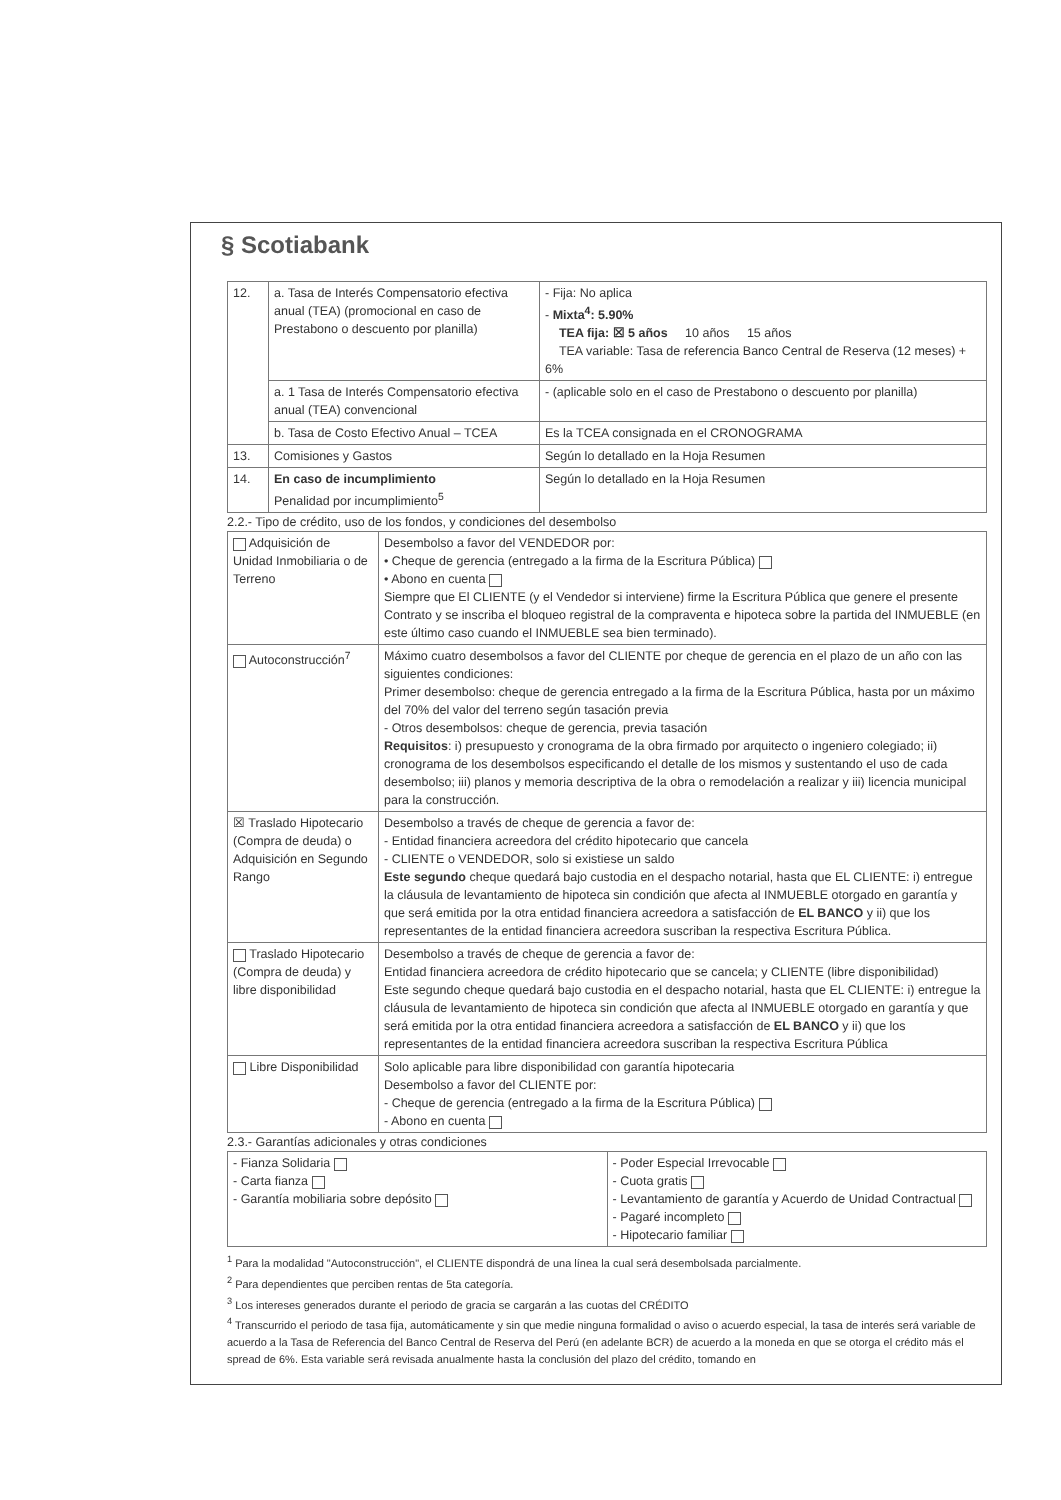§ Scotiabank
| 12. | a. Tasa de Interés Compensatorio efectiva anual (TEA) (promocional en caso de Prestabono o descuento por planilla) | - Fija: No aplica - Mixta<sup>4</sup>: 5.90% TEA fija: ☒ 5 años 10 años 15 años TEA variable: Tasa de referencia Banco Central de Reserva (12 meses) + 6% |
| | a. 1 Tasa de Interés Compensatorio efectiva anual (TEA) convencional | - (aplicable solo en el caso de Prestabono o descuento por planilla) |
| | b. Tasa de Costo Efectivo Anual – TCEA | Es la TCEA consignada en el CRONOGRAMA |
| 13. | Comisiones y Gastos | Según lo detallado en la Hoja Resumen |
| 14. | En caso de incumplimiento Penalidad por incumplimiento<sup>5</sup> | Según lo detallado en la Hoja Resumen |
2.2.- Tipo de crédito, uso de los fondos, y condiciones del desembolso
| Adquisición de Unidad Inmobiliaria o de Terreno | Desembolso a favor del VENDEDOR por: • Cheque de gerencia (entregado a la firma de la Escritura Pública) • Abono en cuenta Siempre que El CLIENTE (y el Vendedor si interviene) firme la Escritura Pública que genere el presente Contrato y se inscriba el bloqueo registral de la compraventa e hipoteca sobre la partida del INMUEBLE (en este último caso cuando el INMUEBLE sea bien terminado). |
| Autoconstrucción<sup>7</sup> | Máximo cuatro desembolsos a favor del CLIENTE por cheque de gerencia en el plazo de un año con las siguientes condiciones: Primer desembolso: cheque de gerencia entregado a la firma de la Escritura Pública, hasta por un máximo del 70% del valor del terreno según tasación previa - Otros desembolsos: cheque de gerencia, previa tasación Requisitos : i) presupuesto y cronograma de la obra firmado por arquitecto o ingeniero colegiado; ii) cronograma de los desembolsos especificando el detalle de los mismos y sustentando el uso de cada desembolso; iii) planos y memoria descriptiva de la obra o remodelación a realizar y iii) licencia municipal para la construcción. |
| ☒ Traslado Hipotecario (Compra de deuda) o Adquisición en Segundo Rango | Desembolso a través de cheque de gerencia a favor de: - Entidad financiera acreedora del crédito hipotecario que cancela - CLIENTE o VENDEDOR, solo si existiese un saldo Este segundo cheque quedará bajo custodia en el despacho notarial, hasta que EL CLIENTE: i) entregue la cláusula de levantamiento de hipoteca sin condición que afecta al INMUEBLE otorgado en garantía y que será emitida por la otra entidad financiera acreedora a satisfacción de EL BANCO y ii) que los representantes de la entidad financiera acreedora suscriban la respectiva Escritura Pública. |
| Traslado Hipotecario (Compra de deuda) y libre disponibilidad | Desembolso a través de cheque de gerencia a favor de: Entidad financiera acreedora de crédito hipotecario que se cancela; y CLIENTE (libre disponibilidad) Este segundo cheque quedará bajo custodia en el despacho notarial, hasta que EL CLIENTE: i) entregue la cláusula de levantamiento de hipoteca sin condición que afecta al INMUEBLE otorgado en garantía y que será emitida por la otra entidad financiera acreedora a satisfacción de EL BANCO y ii) que los representantes de la entidad financiera acreedora suscriban la respectiva Escritura Pública |
| Libre Disponibilidad | Solo aplicable para libre disponibilidad con garantía hipotecaria Desembolso a favor del CLIENTE por: - Cheque de gerencia (entregado a la firma de la Escritura Pública) - Abono en cuenta |
2.3.- Garantías adicionales y otras condiciones
| - Fianza Solidaria - Carta fianza - Garantía mobiliaria sobre depósito | - Poder Especial Irrevocable - Cuota gratis - Levantamiento de garantía y Acuerdo de Unidad Contractual - Pagaré incompleto - Hipotecario familiar |
<sup>1</sup> Para la modalidad "Autoconstrucción", el CLIENTE dispondrá de una línea la cual será desembolsada parcialmente.
<sup>2</sup> Para dependientes que perciben rentas de 5ta categoría.
<sup>3</sup> Los intereses generados durante el periodo de gracia se cargarán a las cuotas del CRÉDITO
<sup>4</sup> Transcurrido el periodo de tasa fija, automáticamente y sin que medie ninguna formalidad o aviso o acuerdo especial, la tasa de interés será variable de acuerdo a la Tasa de Referencia del Banco Central de Reserva del Perú (en adelante BCR) de acuerdo a la moneda en que se otorga el crédito más el spread de 6%. Esta variable será revisada anualmente hasta la conclusión del plazo del crédito, tomando en